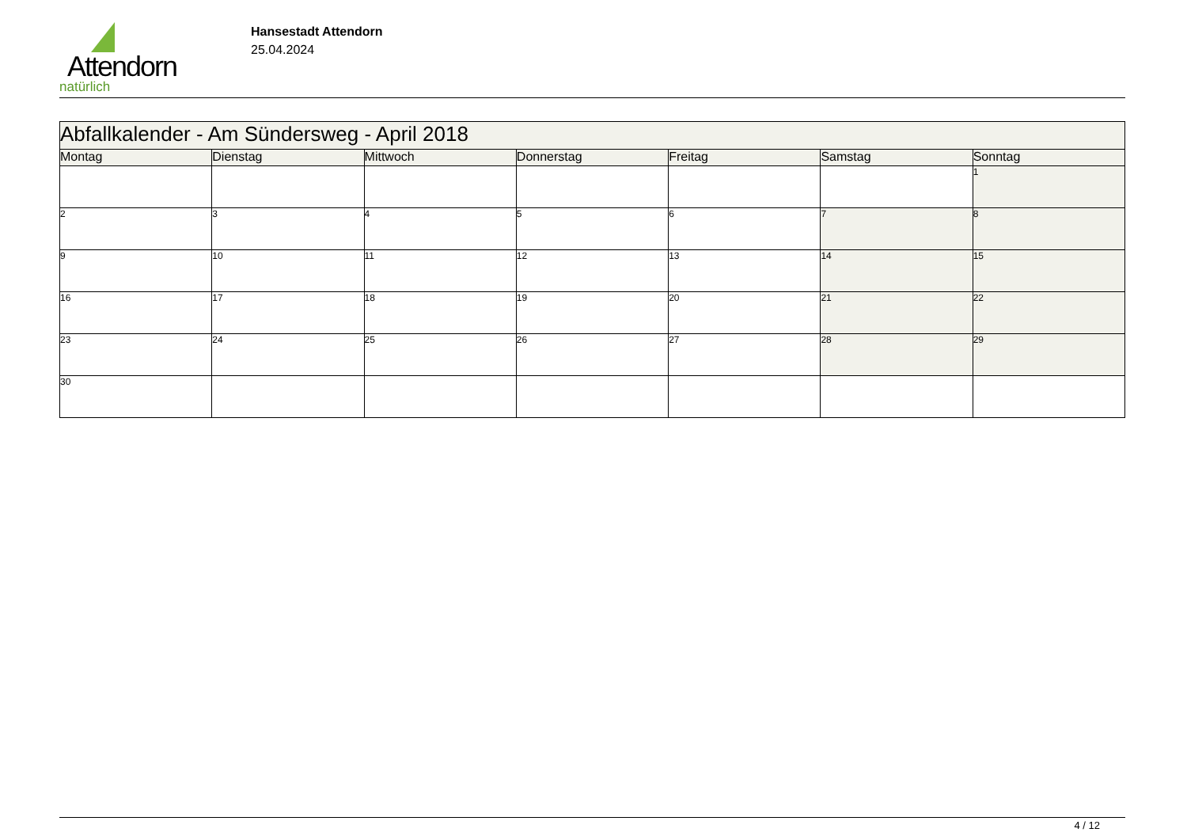Attendorn
natürlich
Hansestadt Attendorn
25.04.2024
| Abfallkalender - Am Sündersweg - April 2018 | | | | | | |
| Montag | Dienstag | Mittwoch | Donnerstag | Freitag | Samstag | Sonntag |
| | | | | | | 1 |
| 2 | 3 | 4 | 5 | 6 | 7 | 8 |
| 9 | 10 | 11 | 12 | 13 | 14 | 15 |
| 16 | 17 | 18 | 19 | 20 | 21 | 22 |
| 23 | 24 | 25 | 26 | 27 | 28 | 29 |
| 30 | | | | | | |
4 / 12